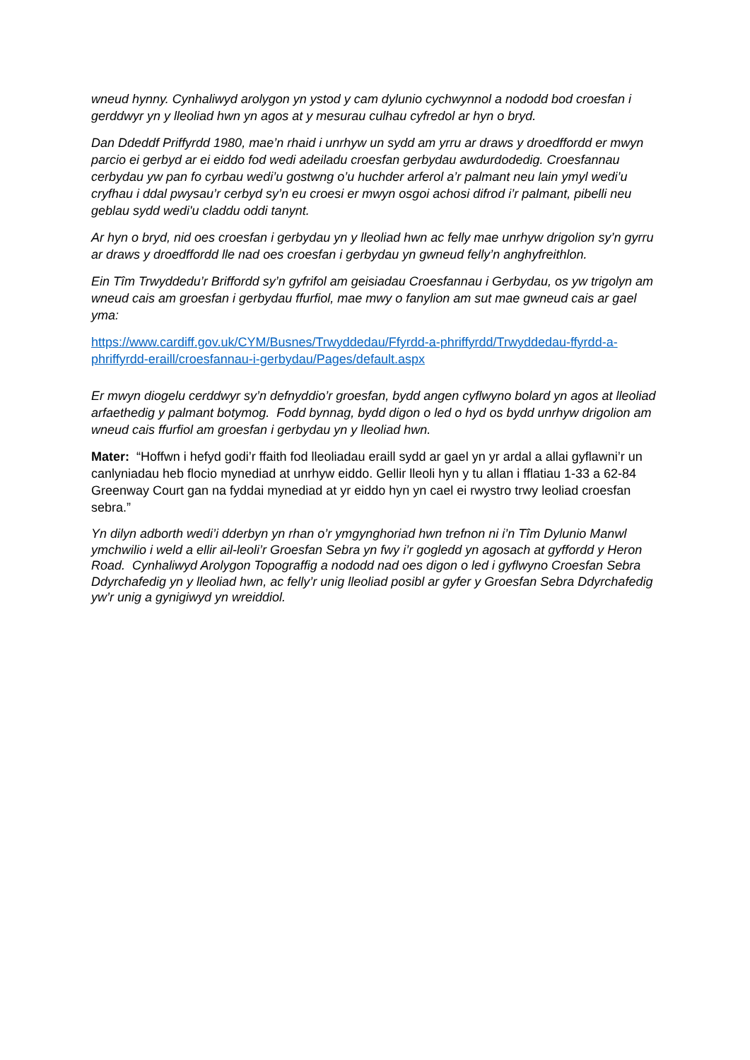wneud hynny. Cynhaliwyd arolygon yn ystod y cam dylunio cychwynnol a nododd bod croesfan i gerddwyr yn y lleoliad hwn yn agos at y mesurau culhau cyfredol ar hyn o bryd.
Dan Ddeddf Priffyrdd 1980, mae’n rhaid i unrhyw un sydd am yrru ar draws y droedffordd er mwyn parcio ei gerbyd ar ei eiddo fod wedi adeiladu croesfan gerbydau awdurdodedig. Croesfannau cerbydau yw pan fo cyrbau wedi’u gostwng o’u huchder arferol a’r palmant neu lain ymyl wedi’u cryfhau i ddal pwysau’r cerbyd sy’n eu croesi er mwyn osgoi achosi difrod i’r palmant, pibelli neu geblau sydd wedi'u claddu oddi tanynt.
Ar hyn o bryd, nid oes croesfan i gerbydau yn y lleoliad hwn ac felly mae unrhyw drigolion sy’n gyrru ar draws y droedffordd lle nad oes croesfan i gerbydau yn gwneud felly’n anghyfreithlon.
Ein Tîm Trwyddedu’r Briffordd sy’n gyfrifol am geisiadau Croesfannau i Gerbydau, os yw trigolyn am wneud cais am groesfan i gerbydau ffurfiol, mae mwy o fanylion am sut mae gwneud cais ar gael yma:
https://www.cardiff.gov.uk/CYM/Busnes/Trwyddedau/Ffyrdd-a-phriffyrdd/Trwyddedau-ffyrdd-a-phriffyrdd-eraill/croesfannau-i-gerbydau/Pages/default.aspx
Er mwyn diogelu cerddwyr sy’n defnyddio’r groesfan, bydd angen cyflwyno bolard yn agos at lleoliad arfaethedig y palmant botymog. Fodd bynnag, bydd digon o led o hyd os bydd unrhyw drigolion am wneud cais ffurfiol am groesfan i gerbydau yn y lleoliad hwn.
Mater: “Hoffwn i hefyd godi’r ffaith fod lleoliadau eraill sydd ar gael yn yr ardal a allai gyflawni’r un canlyniadau heb flocio mynediad at unrhyw eiddo. Gellir lleoli hyn y tu allan i fflatiau 1-33 a 62-84 Greenway Court gan na fyddai mynediad at yr eiddo hyn yn cael ei rwystro trwy leoliad croesfan sebra.”
Yn dilyn adborth wedi’i dderbyn yn rhan o’r ymgynghoriad hwn trefnon ni i’n Tîm Dylunio Manwl ymchwilio i weld a ellir ail-leoli’r Groesfan Sebra yn fwy i’r gogledd yn agosach at gyffordd y Heron Road. Cynhaliwyd Arolygon Topograffig a nododd nad oes digon o led i gyflwyno Croesfan Sebra Ddyrchafedig yn y lleoliad hwn, ac felly’r unig lleoliad posibl ar gyfer y Groesfan Sebra Ddyrchafedig yw’r unig a gynigiwyd yn wreiddiol.